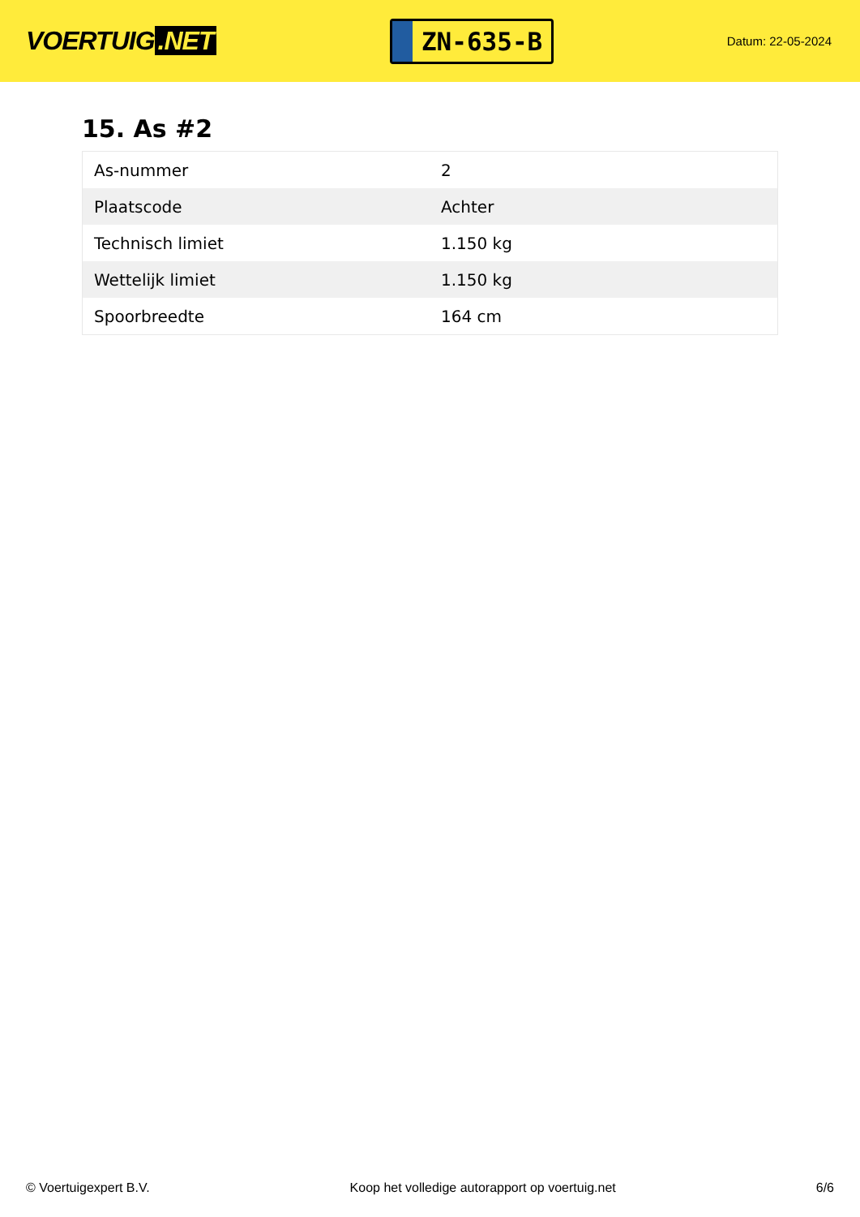VOERTUIG.NET
ZN-635-B
Datum: 22-05-2024
15. As #2
| As-nummer | 2 |
| Plaatscode | Achter |
| Technisch limiet | 1.150 kg |
| Wettelijk limiet | 1.150 kg |
| Spoorbreedte | 164 cm |
© Voertuigexpert B.V. Koop het volledige autorapport op voertuig.net 6/6